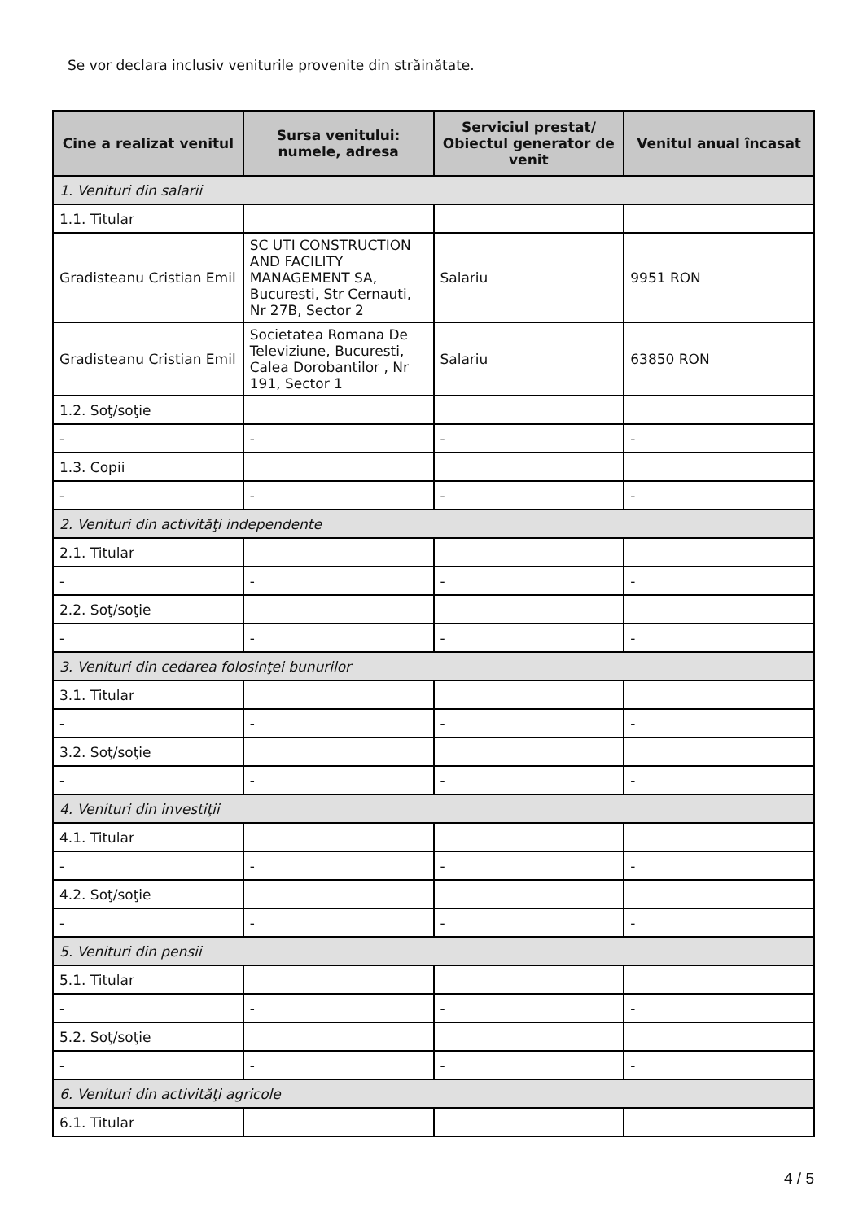Se vor declara inclusiv veniturile provenite din străinătate.
| Cine a realizat venitul | Sursa venitului: numele, adresa | Serviciul prestat/ Obiectul generator de venit | Venitul anual încasat |
| --- | --- | --- | --- |
| 1. Venituri din salarii | | | |
| 1.1. Titular | | | |
| Gradisteanu Cristian Emil | SC UTI CONSTRUCTION AND FACILITY MANAGEMENT SA, Bucuresti, Str Cernauti, Nr 27B, Sector 2 | Salariu | 9951 RON |
| Gradisteanu Cristian Emil | Societatea Romana De Televiziune, Bucuresti, Calea Dorobantilor , Nr 191, Sector 1 | Salariu | 63850 RON |
| 1.2. Soţ/soţie | | | |
| - | - | - | - |
| 1.3. Copii | | | |
| - | - | - | - |
| 2. Venituri din activităţi independente | | | |
| 2.1. Titular | | | |
| - | - | - | - |
| 2.2. Soţ/soţie | | | |
| - | - | - | - |
| 3. Venituri din cedarea folosinţei bunurilor | | | |
| 3.1. Titular | | | |
| - | - | - | - |
| 3.2. Soţ/soţie | | | |
| - | - | - | - |
| 4. Venituri din investiţii | | | |
| 4.1. Titular | | | |
| - | - | - | - |
| 4.2. Soţ/soţie | | | |
| - | - | - | - |
| 5. Venituri din pensii | | | |
| 5.1. Titular | | | |
| - | - | - | - |
| 5.2. Soţ/soţie | | | |
| - | - | - | - |
| 6. Venituri din activităţi agricole | | | |
| 6.1. Titular | | | |
4 / 5